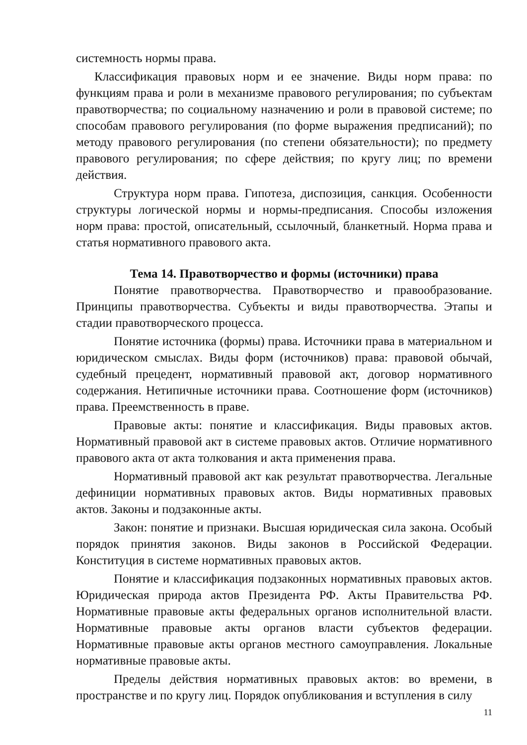системность нормы права.
Классификация правовых норм и ее значение. Виды норм права: по функциям права и роли в механизме правового регулирования; по субъектам правотворчества; по социальному назначению и роли в правовой системе; по способам правового регулирования (по форме выражения предписаний); по методу правового регулирования (по степени обязательности); по предмету правового регулирования; по сфере действия; по кругу лиц; по времени действия.
Структура норм права. Гипотеза, диспозиция, санкция. Особенности структуры логической нормы и нормы-предписания. Способы изложения норм права: простой, описательный, ссылочный, бланкетный. Норма права и статья нормативного правового акта.
Тема 14. Правотворчество и формы (источники) права
Понятие правотворчества. Правотворчество и правообразование. Принципы правотворчества. Субъекты и виды правотворчества. Этапы и стадии правотворческого процесса.
Понятие источника (формы) права. Источники права в материальном и юридическом смыслах. Виды форм (источников) права: правовой обычай, судебный прецедент, нормативный правовой акт, договор нормативного содержания. Нетипичные источники права. Соотношение форм (источников) права. Преемственность в праве.
Правовые акты: понятие и классификация. Виды правовых актов. Нормативный правовой акт в системе правовых актов. Отличие нормативного правового акта от акта толкования и акта применения права.
Нормативный правовой акт как результат правотворчества. Легальные дефиниции нормативных правовых актов. Виды нормативных правовых актов. Законы и подзаконные акты.
Закон: понятие и признаки. Высшая юридическая сила закона. Особый порядок принятия законов. Виды законов в Российской Федерации. Конституция в системе нормативных правовых актов.
Понятие и классификация подзаконных нормативных правовых актов. Юридическая природа актов Президента РФ. Акты Правительства РФ. Нормативные правовые акты федеральных органов исполнительной власти. Нормативные правовые акты органов власти субъектов федерации. Нормативные правовые акты органов местного самоуправления. Локальные нормативные правовые акты.
Пределы действия нормативных правовых актов: во времени, в пространстве и по кругу лиц. Порядок опубликования и вступления в силу
11